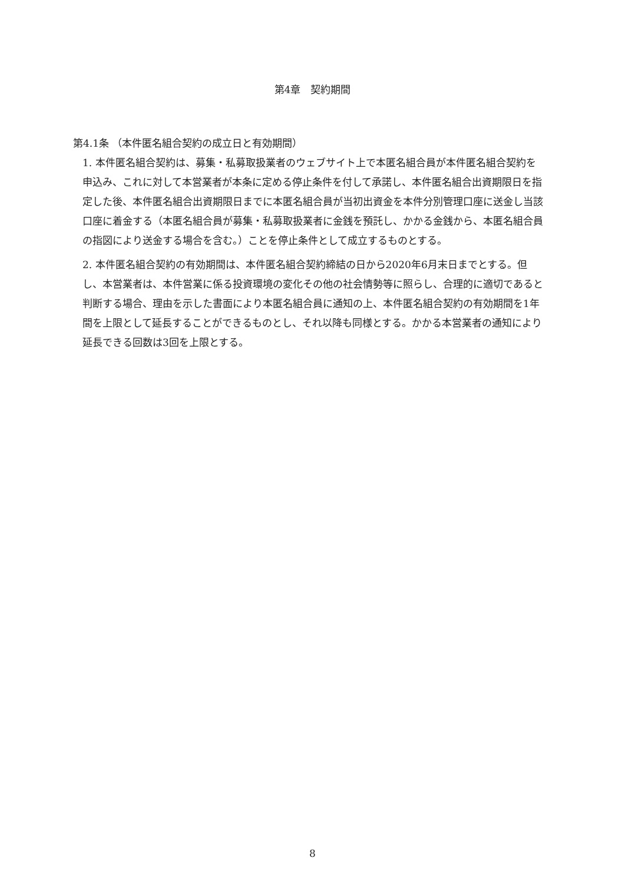第4章　契約期間
第4.1条 （本件匿名組合契約の成立日と有効期間）
1. 本件匿名組合契約は、募集・私募取扱業者のウェブサイト上で本匿名組合員が本件匿名組合契約を申込み、これに対して本営業者が本条に定める停止条件を付して承諾し、本件匿名組合出資期限日を指定した後、本件匿名組合出資期限日までに本匿名組合員が当初出資金を本件分別管理口座に送金し当該口座に着金する（本匿名組合員が募集・私募取扱業者に金銭を預託し、かかる金銭から、本匿名組合員の指図により送金する場合を含む。）ことを停止条件として成立するものとする。
2. 本件匿名組合契約の有効期間は、本件匿名組合契約締結の日から2020年6月末日までとする。但し、本営業者は、本件営業に係る投資環境の変化その他の社会情勢等に照らし、合理的に適切であると判断する場合、理由を示した書面により本匿名組合員に通知の上、本件匿名組合契約の有効期間を1年間を上限として延長することができるものとし、それ以降も同様とする。かかる本営業者の通知により延長できる回数は3回を上限とする。
8